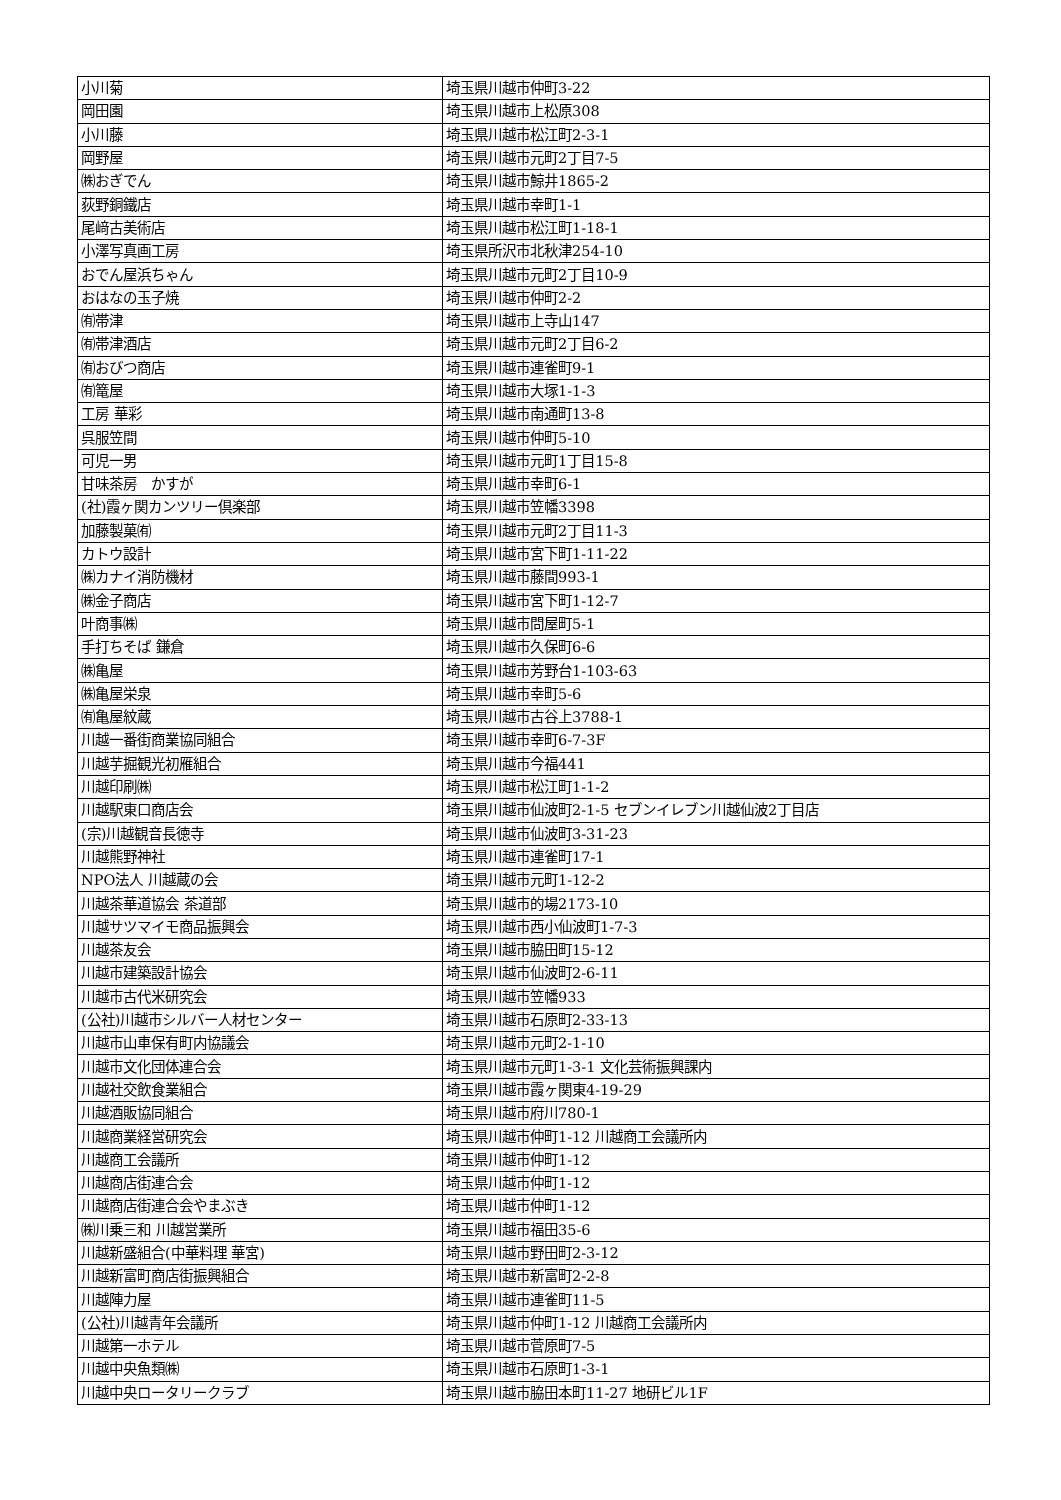| 小川菊 | 埼玉県川越市仲町3-22 |
| 岡田園 | 埼玉県川越市上松原308 |
| 小川藤 | 埼玉県川越市松江町2-3-1 |
| 岡野屋 | 埼玉県川越市元町2丁目7-5 |
| ㈱おぎでん | 埼玉県川越市鯨井1865-2 |
| 荻野銅鐵店 | 埼玉県川越市幸町1-1 |
| 尾﨑古美術店 | 埼玉県川越市松江町1-18-1 |
| 小澤写真画工房 | 埼玉県所沢市北秋津254-10 |
| おでん屋浜ちゃん | 埼玉県川越市元町2丁目10-9 |
| おはなの玉子焼 | 埼玉県川越市仲町2-2 |
| ㈲帯津 | 埼玉県川越市上寺山147 |
| ㈲帯津酒店 | 埼玉県川越市元町2丁目6-2 |
| ㈲おびつ商店 | 埼玉県川越市連雀町9-1 |
| ㈲篭屋 | 埼玉県川越市大塚1-1-3 |
| 工房 華彩 | 埼玉県川越市南通町13-8 |
| 呉服笠間 | 埼玉県川越市仲町5-10 |
| 可児一男 | 埼玉県川越市元町1丁目15-8 |
| 甘味茶房 かすが | 埼玉県川越市幸町6-1 |
| (社)霞ヶ関カンツリー倶楽部 | 埼玉県川越市笠幡3398 |
| 加藤製菓㈲ | 埼玉県川越市元町2丁目11-3 |
| カトウ設計 | 埼玉県川越市宮下町1-11-22 |
| ㈱カナイ消防機材 | 埼玉県川越市藤間993-1 |
| ㈱金子商店 | 埼玉県川越市宮下町1-12-7 |
| 叶商事㈱ | 埼玉県川越市問屋町5-1 |
| 手打ちそば 鎌倉 | 埼玉県川越市久保町6-6 |
| ㈱亀屋 | 埼玉県川越市芳野台1-103-63 |
| ㈱亀屋栄泉 | 埼玉県川越市幸町5-6 |
| ㈲亀屋紋蔵 | 埼玉県川越市古谷上3788-1 |
| 川越一番街商業協同組合 | 埼玉県川越市幸町6-7-3F |
| 川越芋掘観光初雁組合 | 埼玉県川越市今福441 |
| 川越印刷㈱ | 埼玉県川越市松江町1-1-2 |
| 川越駅東口商店会 | 埼玉県川越市仙波町2-1-5 セブンイレブン川越仙波2丁目店 |
| (宗)川越観音長徳寺 | 埼玉県川越市仙波町3-31-23 |
| 川越熊野神社 | 埼玉県川越市連雀町17-1 |
| NPO法人 川越蔵の会 | 埼玉県川越市元町1-12-2 |
| 川越茶華道協会 茶道部 | 埼玉県川越市的場2173-10 |
| 川越サツマイモ商品振興会 | 埼玉県川越市西小仙波町1-7-3 |
| 川越茶友会 | 埼玉県川越市脇田町15-12 |
| 川越市建築設計協会 | 埼玉県川越市仙波町2-6-11 |
| 川越市古代米研究会 | 埼玉県川越市笠幡933 |
| (公社)川越市シルバー人材センター | 埼玉県川越市石原町2-33-13 |
| 川越市山車保有町内協議会 | 埼玉県川越市元町2-1-10 |
| 川越市文化団体連合会 | 埼玉県川越市元町1-3-1 文化芸術振興課内 |
| 川越社交飲食業組合 | 埼玉県川越市霞ヶ関東4-19-29 |
| 川越酒販協同組合 | 埼玉県川越市府川780-1 |
| 川越商業経営研究会 | 埼玉県川越市仲町1-12 川越商工会議所内 |
| 川越商工会議所 | 埼玉県川越市仲町1-12 |
| 川越商店街連合会 | 埼玉県川越市仲町1-12 |
| 川越商店街連合会やまぶき | 埼玉県川越市仲町1-12 |
| ㈱川乗三和 川越営業所 | 埼玉県川越市福田35-6 |
| 川越新盛組合(中華料理 華宮) | 埼玉県川越市野田町2-3-12 |
| 川越新富町商店街振興組合 | 埼玉県川越市新富町2-2-8 |
| 川越陣力屋 | 埼玉県川越市連雀町11-5 |
| (公社)川越青年会議所 | 埼玉県川越市仲町1-12 川越商工会議所内 |
| 川越第一ホテル | 埼玉県川越市菅原町7-5 |
| 川越中央魚類㈱ | 埼玉県川越市石原町1-3-1 |
| 川越中央ロータリークラブ | 埼玉県川越市脇田本町11-27 地研ビル1F |